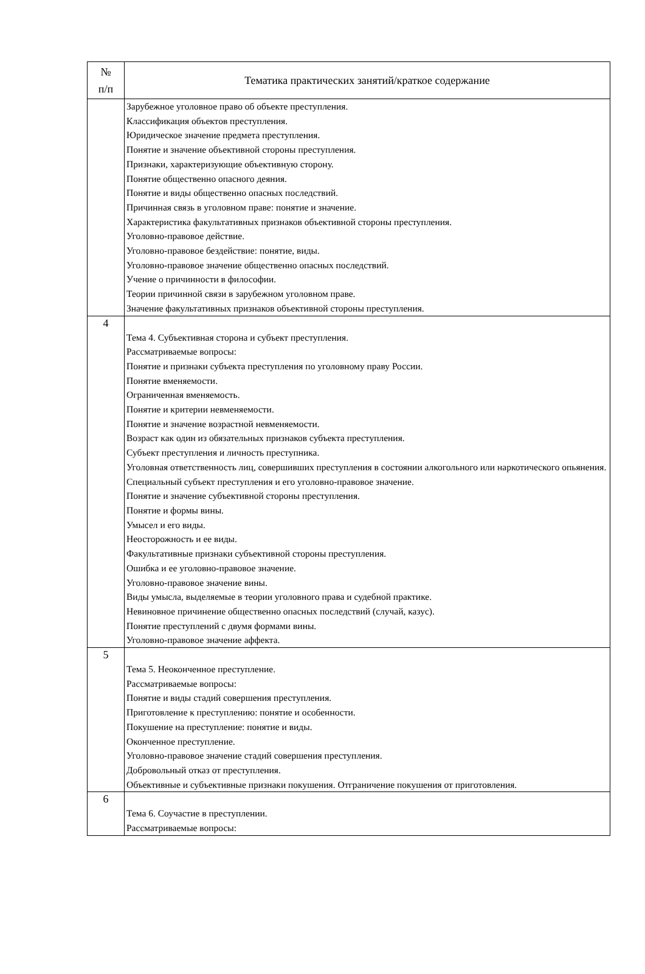| № п/п | Тематика практических занятий/краткое содержание |
| --- | --- |
| | Зарубежное уголовное право об объекте преступления. Классификация объектов преступления. Юридическое значение предмета преступления. Понятие и значение объективной стороны преступления. Признаки, характеризующие объективную сторону. Понятие общественно опасного деяния. Понятие и виды общественно опасных последствий. Причинная связь в уголовном праве: понятие и значение. Характеристика факультативных признаков объективной стороны преступления. Уголовно-правовое действие. Уголовно-правовое бездействие: понятие, виды. Уголовно-правовое значение общественно опасных последствий. Учение о причинности в философии. Теории причинной связи в зарубежном уголовном праве. Значение факультативных признаков объективной стороны преступления. |
| 4 | Тема 4. Субъективная сторона и субъект преступления. Рассматриваемые вопросы: Понятие и признаки субъекта преступления по уголовному праву России. Понятие вменяемости. Ограниченная вменяемость. Понятие и критерии невменяемости. Понятие и значение возрастной невменяемости. Возраст как один из обязательных признаков субъекта преступления. Субъект преступления и личность преступника. Уголовная ответственность лиц, совершивших преступления в состоянии алкогольного или наркотического опьянения. Специальный субъект преступления и его уголовно-правовое значение. Понятие и значение субъективной стороны преступления. Понятие и формы вины. Умысел и его виды. Неосторожность и ее виды. Факультативные признаки субъективной стороны преступления. Ошибка и ее уголовно-правовое значение. Уголовно-правовое значение вины. Виды умысла, выделяемые в теории уголовного права и судебной практике. Невиновное причинение общественно опасных последствий (случай, казус). Понятие преступлений с двумя формами вины. Уголовно-правовое значение аффекта. |
| 5 | Тема 5. Неоконченное преступление. Рассматриваемые вопросы: Понятие и виды стадий совершения преступления. Приготовление к преступлению: понятие и особенности. Покушение на преступление: понятие и виды. Оконченное преступление. Уголовно-правовое значение стадий совершения преступления. Добровольный отказ от преступления. Объективные и субъективные признаки покушения. Отграничение покушения от приготовления. |
| 6 | Тема 6. Соучастие в преступлении. Рассматриваемые вопросы: |